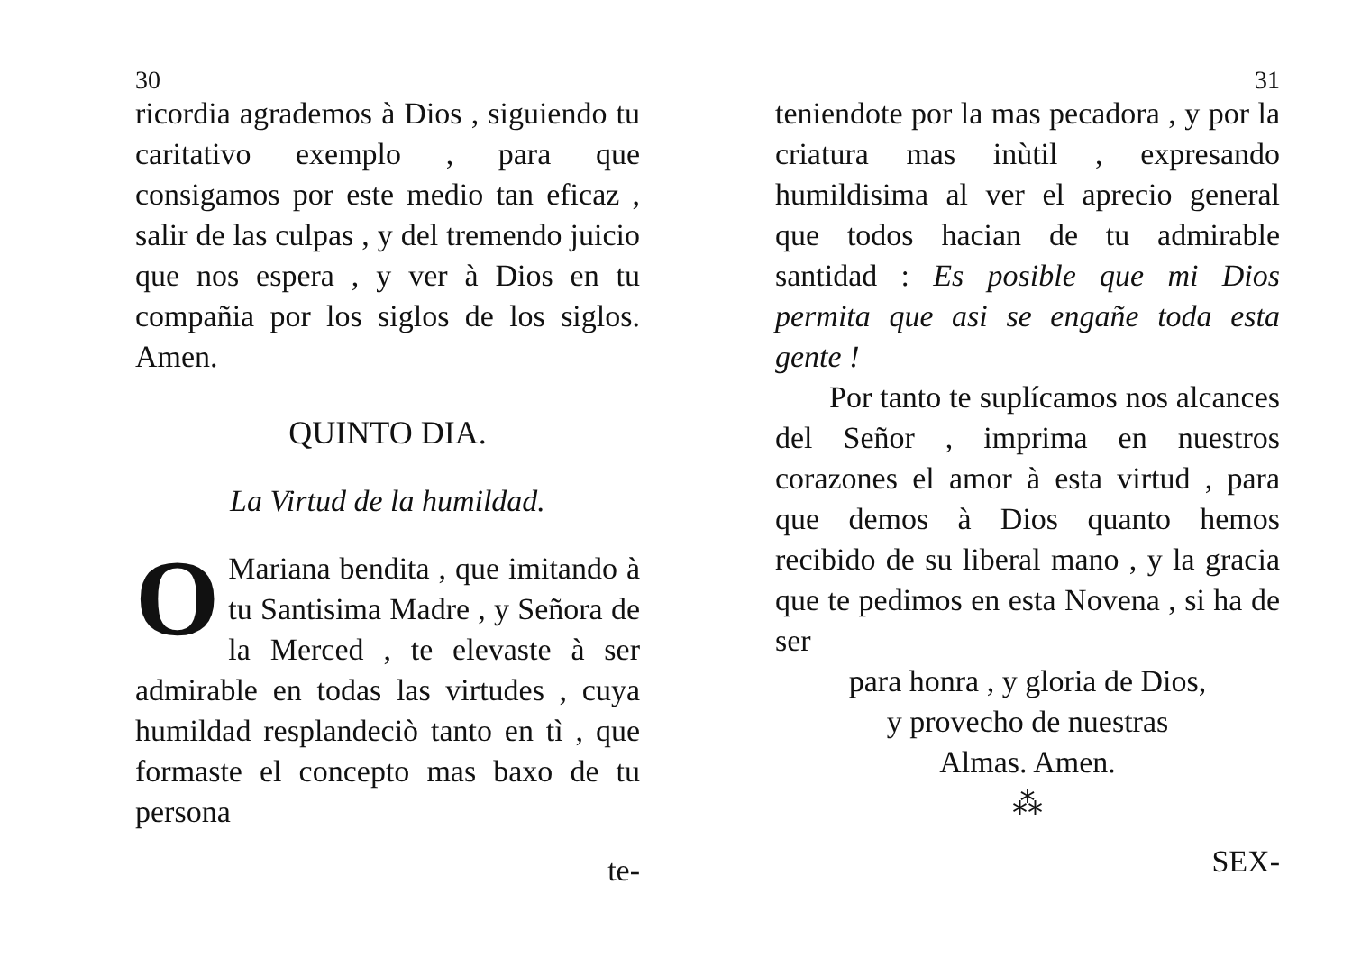30
ricordia agrademos à Dios , siguiendo tu caritativo exemplo , para que consigamos por este medio tan eficaz , salir de las culpas , y del tremendo juicio que nos espera , y ver à Dios en tu compañia por los siglos de los siglos. Amen.
QUINTO DIA.
La Virtud de la humildad.
OMariana bendita , que imitando à tu Santisima Madre , y Señora de la Merced , te elevaste à ser admirable en todas las virtudes , cuya humildad resplandeciò tanto en tì , que formaste el concepto mas baxo de tu persona
te-
31
teniendote por la mas pecadora , y por la criatura mas inùtil , expresando humildisima al ver el aprecio general que todos hacian de tu admirable santidad : Es posible que mi Dios permita que asi se engañe toda esta gente !
Por tanto te suplícamos nos alcances del Señor , imprima en nuestros corazones el amor à esta virtud , para que demos à Dios quanto hemos recibido de su liberal mano , y la gracia que te pedimos en esta Novena , si ha de ser
para honra , y gloria de Dios,
y provecho de nuestras
Almas. Amen.
⁂
SEX-